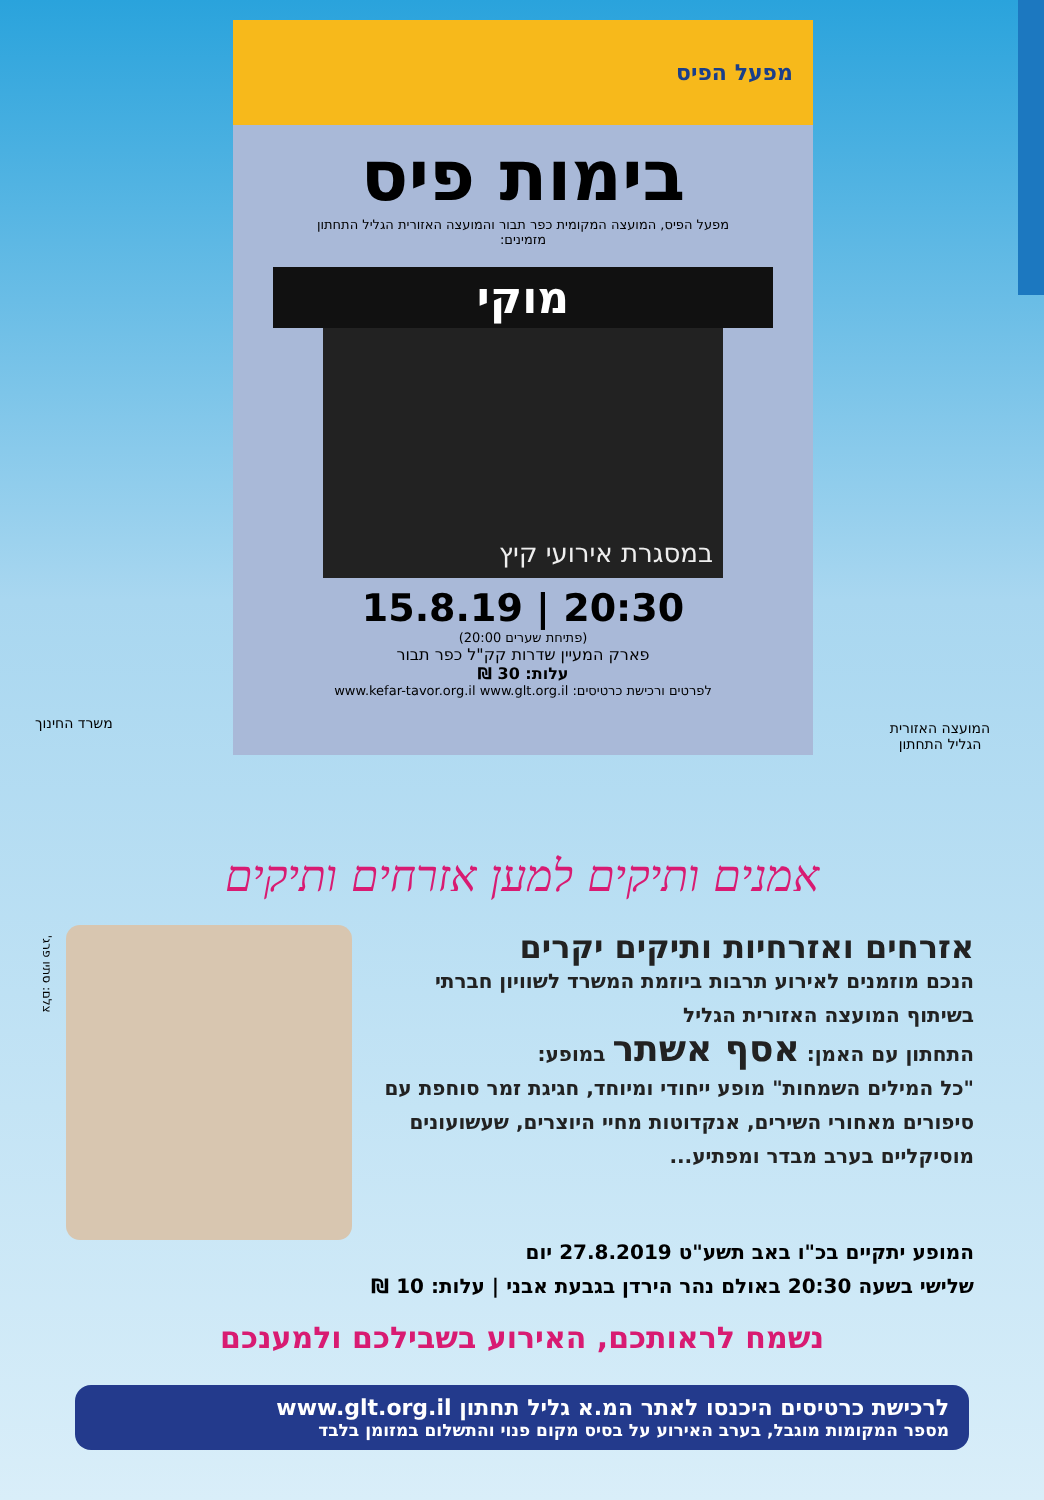מפעל הפיס
בימות פיס
מפעל הפיס, המועצה המקומית כפר תבור והמועצה האזורית הגליל התחתון
מזמינים:
מוקי
במסגרת אירועי קיץ
20:30 | 15.8.19
(פתיחת שערים 20:00)
פארק המעיין שדרות קק"ל כפר תבור
עלות: 30 ₪
לפרטים ורכישת כרטיסים: www.kefar-tavor.org.il www.glt.org.il
משרד החינוך
המועצה האזורית הגליל התחתון
אמנים ותיקים למען אזרחים ותיקים
צלם: סתיו פרג'
אזרחים ואזרחיות ותיקים יקרים
הנכם מוזמנים לאירוע תרבות ביוזמת המשרד לשוויון חברתי בשיתוף המועצה האזורית הגליל
התחתון עם האמן: אסף אשתר במופע:
"כל המילים השמחות" מופע ייחודי ומיוחד, חגיגת זמר סוחפת עם סיפורים מאחורי השירים, אנקדוטות מחיי היוצרים, שעשועונים מוסיקליים בערב מבדר ומפתיע...
המופע יתקיים בכ"ו באב תשע"ט 27.8.2019 יום
שלישי בשעה 20:30 באולם נהר הירדן בגבעת אבני | עלות: 10 ₪
נשמח לראותכם, האירוע בשבילכם ולמענכם
לרכישת כרטיסים היכנסו לאתר המ.א גליל תחתון www.glt.org.il
מספר המקומות מוגבל, בערב האירוע על בסיס מקום פנוי והתשלום במזומן בלבד